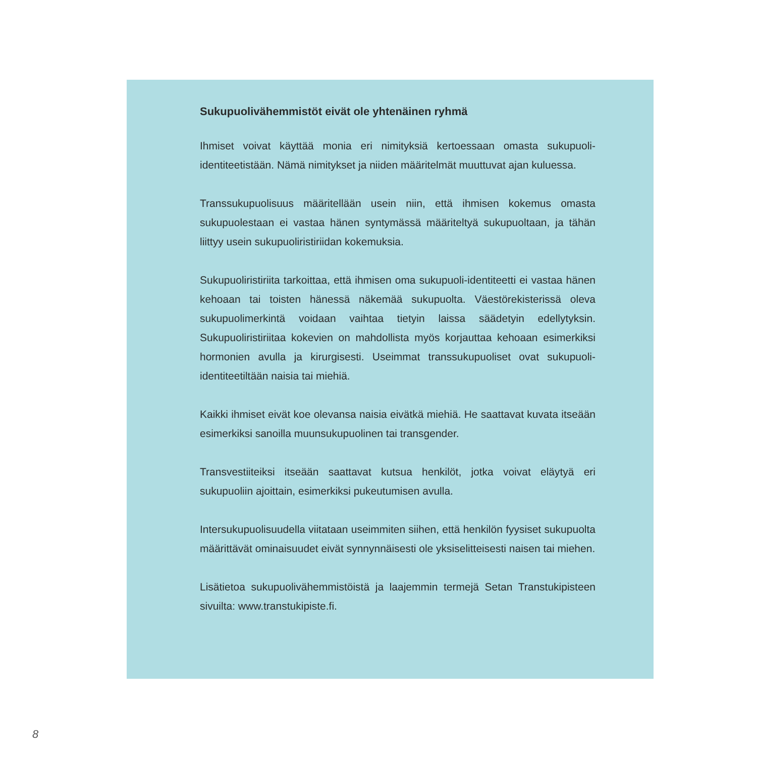Sukupuolivähemmistöt eivät ole yhtenäinen ryhmä
Ihmiset voivat käyttää monia eri nimityksiä kertoessaan omasta sukupuoli-identiteetistään. Nämä nimitykset ja niiden määritelmät muuttuvat ajan kuluessa.
Transsukupuolisuus määritellään usein niin, että ihmisen kokemus omasta sukupuolestaan ei vastaa hänen syntymässä määriteltyä sukupuoltaan, ja tähän liittyy usein sukupuoliristiriidan kokemuksia.
Sukupuoliristiriita tarkoittaa, että ihmisen oma sukupuoli-identiteetti ei vastaa hänen kehoaan tai toisten hänessä näkemää sukupuolta. Väestörekisterissä oleva sukupuolimerkintä voidaan vaihtaa tietyin laissa säädetyin edellytyksin. Sukupuoliristiriitaa kokevien on mahdollista myös korjauttaa kehoaan esimerkiksi hormonien avulla ja kirurgisesti. Useimmat transsukupuoliset ovat sukupuoli-identiteetiltään naisia tai miehiä.
Kaikki ihmiset eivät koe olevansa naisia eivätkä miehiä. He saattavat kuvata itseään esimerkiksi sanoilla muunsukupuolinen tai transgender.
Transvestiiteiksi itseään saattavat kutsua henkilöt, jotka voivat eläytyä eri sukupuoliin ajoittain, esimerkiksi pukeutumisen avulla.
Intersukupuolisuudella viitataan useimmiten siihen, että henkilön fyysiset sukupuolta määrittävät ominaisuudet eivät synnynnäisesti ole yksiselitteisesti naisen tai miehen.
Lisätietoa sukupuolivähemmistöistä ja laajemmin termejä Setan Transtukipisteen sivuilta: www.transtukipiste.fi.
8